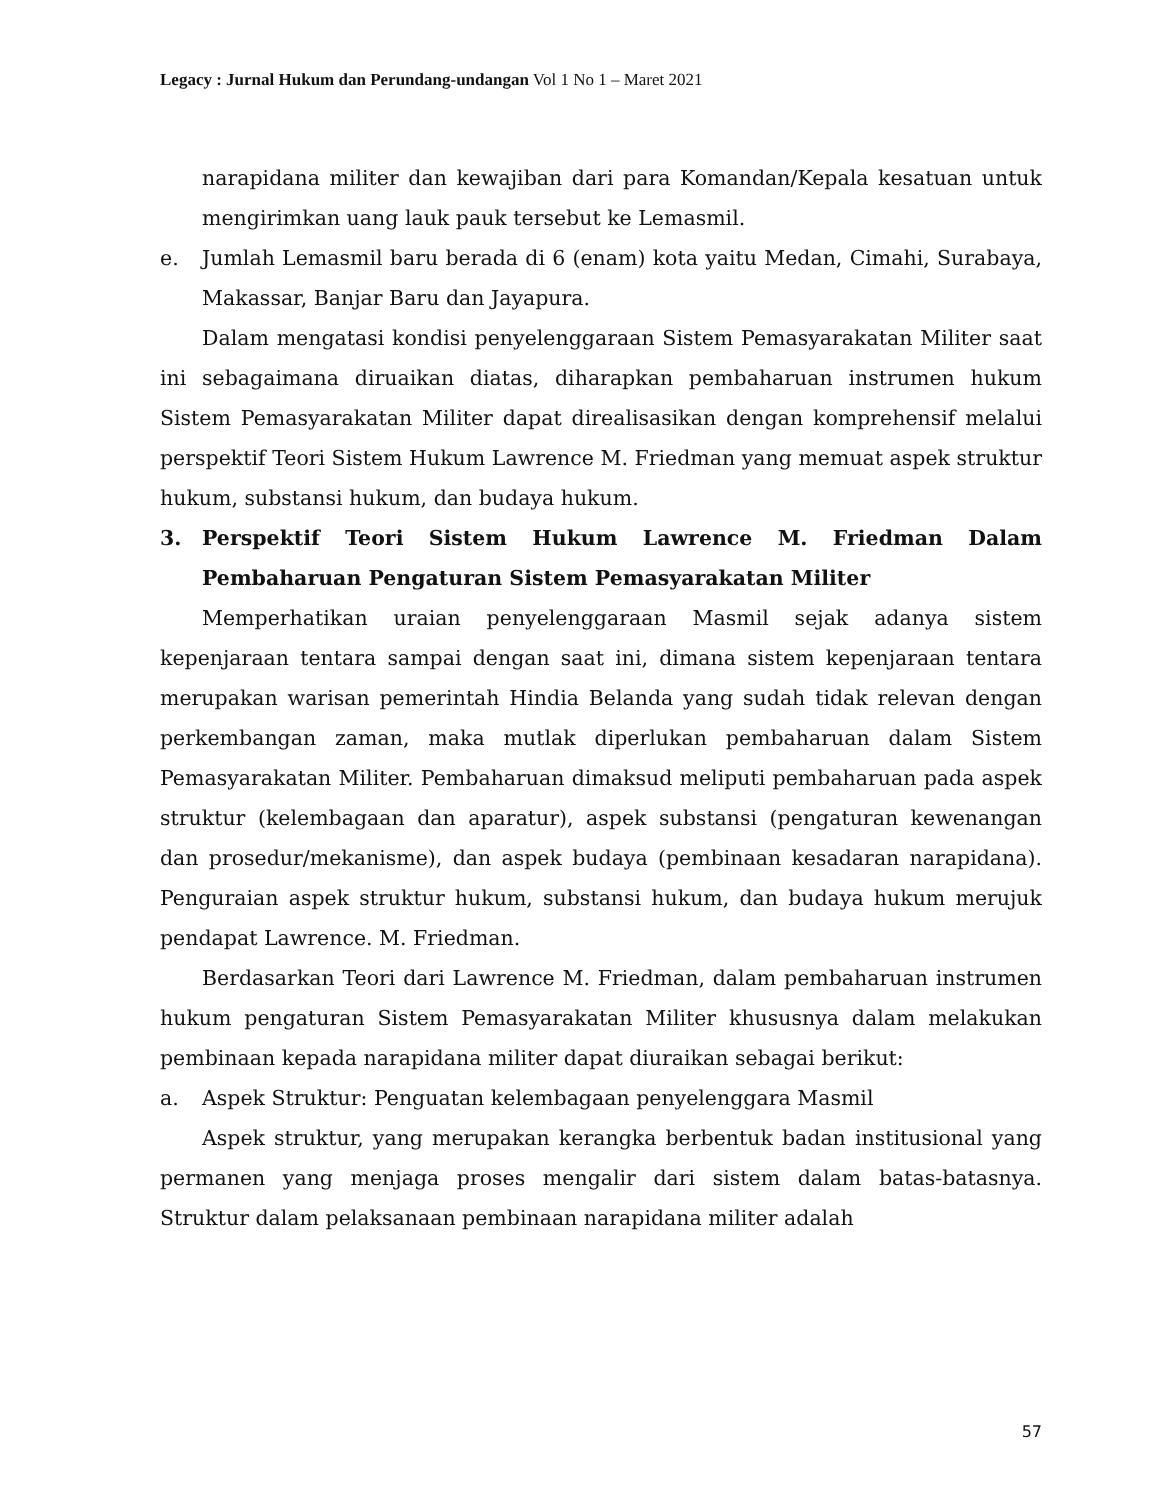Legacy : Jurnal Hukum dan Perundang-undangan Vol 1 No 1 – Maret 2021
narapidana militer dan kewajiban dari para Komandan/Kepala kesatuan untuk mengirimkan uang lauk pauk tersebut ke Lemasmil.
e. Jumlah Lemasmil baru berada di 6 (enam) kota yaitu Medan, Cimahi, Surabaya, Makassar, Banjar Baru dan Jayapura.
Dalam mengatasi kondisi penyelenggaraan Sistem Pemasyarakatan Militer saat ini sebagaimana diruaikan diatas, diharapkan pembaharuan instrumen hukum Sistem Pemasyarakatan Militer dapat direalisasikan dengan komprehensif melalui perspektif Teori Sistem Hukum Lawrence M. Friedman yang memuat aspek struktur hukum, substansi hukum, dan budaya hukum.
3. Perspektif Teori Sistem Hukum Lawrence M. Friedman Dalam Pembaharuan Pengaturan Sistem Pemasyarakatan Militer
Memperhatikan uraian penyelenggaraan Masmil sejak adanya sistem kepenjaraan tentara sampai dengan saat ini, dimana sistem kepenjaraan tentara merupakan warisan pemerintah Hindia Belanda yang sudah tidak relevan dengan perkembangan zaman, maka mutlak diperlukan pembaharuan dalam Sistem Pemasyarakatan Militer. Pembaharuan dimaksud meliputi pembaharuan pada aspek struktur (kelembagaan dan aparatur), aspek substansi (pengaturan kewenangan dan prosedur/mekanisme), dan aspek budaya (pembinaan kesadaran narapidana). Penguraian aspek struktur hukum, substansi hukum, dan budaya hukum merujuk pendapat Lawrence. M. Friedman.
Berdasarkan Teori dari Lawrence M. Friedman, dalam pembaharuan instrumen hukum pengaturan Sistem Pemasyarakatan Militer khususnya dalam melakukan pembinaan kepada narapidana militer dapat diuraikan sebagai berikut:
a. Aspek Struktur: Penguatan kelembagaan penyelenggara Masmil
Aspek struktur, yang merupakan kerangka berbentuk badan institusional yang permanen yang menjaga proses mengalir dari sistem dalam batas-batasnya. Struktur dalam pelaksanaan pembinaan narapidana militer adalah
57